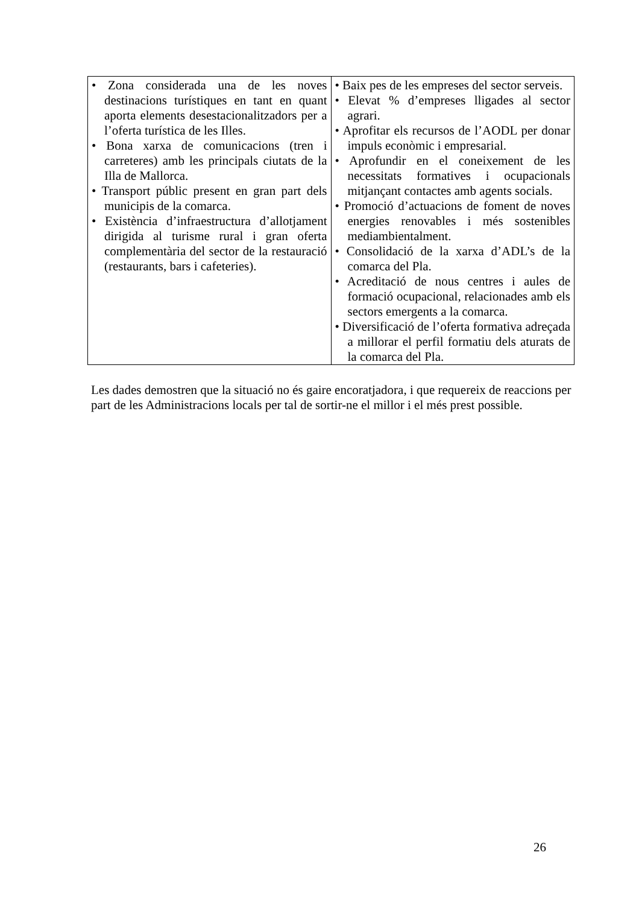| • Zona considerada una de les noves destinacions turístiques en tant en quant aporta elements desestacionalitzadors per a l’oferta turística de les Illes. • Bona xarxa de comunicacions (tren i carreteres) amb les principals ciutats de la Illa de Mallorca. • Transport públic present en gran part dels municipis de la comarca. • Existència d’infraestructura d’allotjament dirigida al turisme rural i gran oferta complementària del sector de la restauració (restaurants, bars i cafeteries). | • Baix pes de les empreses del sector serveis. • Elevat % d’empreses lligades al sector agrari. • Aprofitar els recursos de l’AODL per donar impuls econòmic i empresarial. • Aprofundir en el coneixement de les necessitats formatives i ocupacionals mitjançant contactes amb agents socials. • Promoció d’actuacions de foment de noves energies renovables i més sostenibles mediambientalment. • Consolidació de la xarxa d’ADL’s de la comarca del Pla. • Acreditació de nous centres i aules de formació ocupacional, relacionades amb els sectors emergents a la comarca. • Diversificació de l’oferta formativa adreçada a millorar el perfil formatiu dels aturats de la comarca del Pla. |
Les dades demostren que la situació no és gaire encoratjadora, i que requereix de reaccions per part de les Administracions locals per tal de sortir-ne el millor i el més prest possible.
26